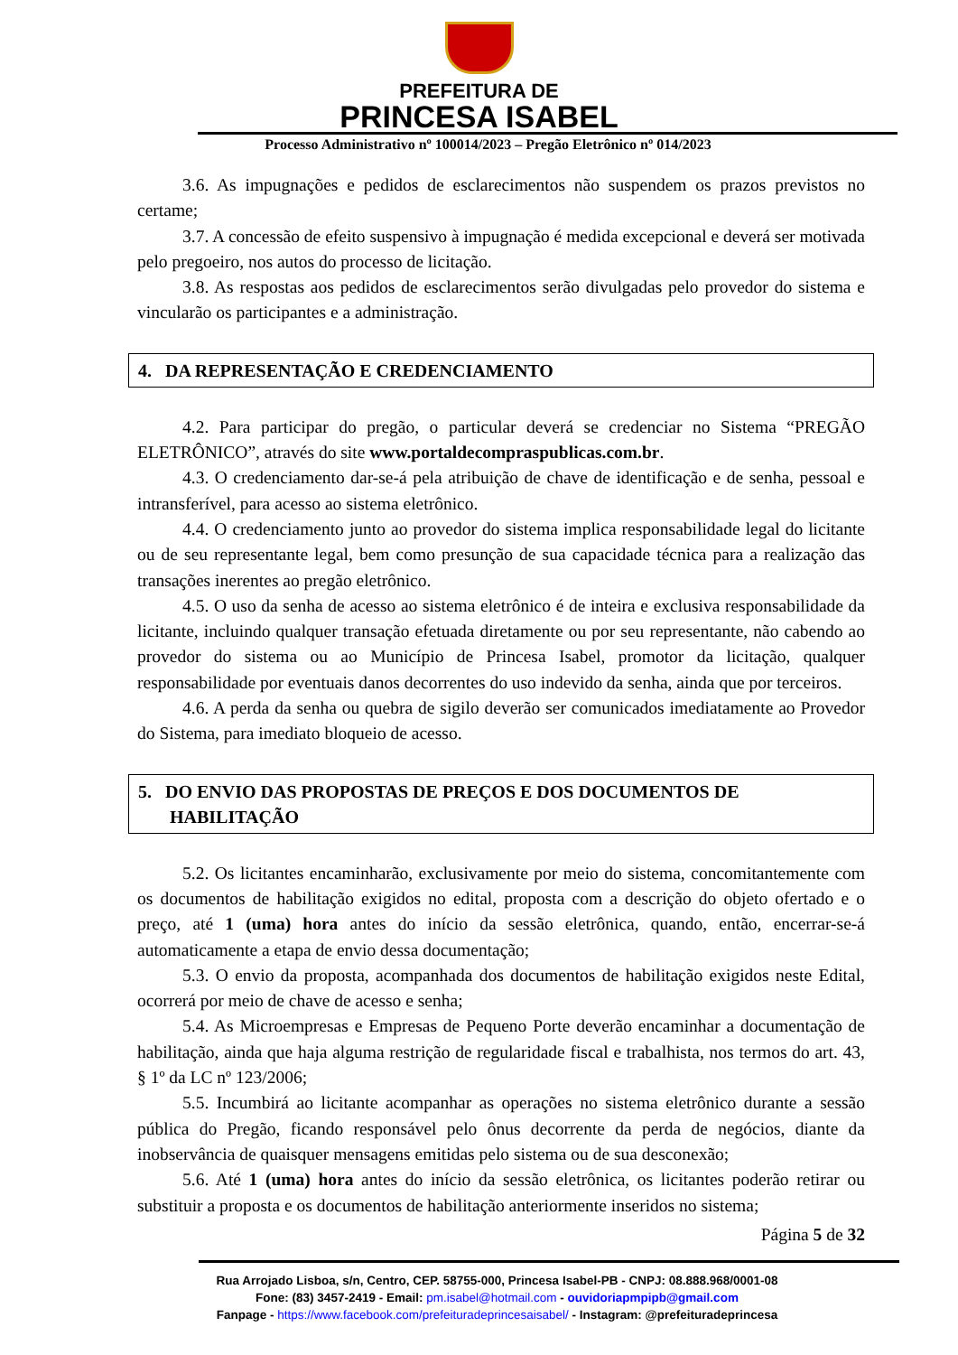PREFEITURA DE
PRINCESA ISABEL
Processo Administrativo nº 100014/2023 – Pregão Eletrônico nº 014/2023
3.6. As impugnações e pedidos de esclarecimentos não suspendem os prazos previstos no certame;
3.7. A concessão de efeito suspensivo à impugnação é medida excepcional e deverá ser motivada pelo pregoeiro, nos autos do processo de licitação.
3.8. As respostas aos pedidos de esclarecimentos serão divulgadas pelo provedor do sistema e vincularão os participantes e a administração.
4. DA REPRESENTAÇÃO E CREDENCIAMENTO
4.2. Para participar do pregão, o particular deverá se credenciar no Sistema “PREGÃO ELETRÔNICO”, através do site www.portaldecompraspublicas.com.br.
4.3. O credenciamento dar-se-á pela atribuição de chave de identificação e de senha, pessoal e intransferível, para acesso ao sistema eletrônico.
4.4. O credenciamento junto ao provedor do sistema implica responsabilidade legal do licitante ou de seu representante legal, bem como presunção de sua capacidade técnica para a realização das transações inerentes ao pregão eletrônico.
4.5. O uso da senha de acesso ao sistema eletrônico é de inteira e exclusiva responsabilidade da licitante, incluindo qualquer transação efetuada diretamente ou por seu representante, não cabendo ao provedor do sistema ou ao Município de Princesa Isabel, promotor da licitação, qualquer responsabilidade por eventuais danos decorrentes do uso indevido da senha, ainda que por terceiros.
4.6. A perda da senha ou quebra de sigilo deverão ser comunicados imediatamente ao Provedor do Sistema, para imediato bloqueio de acesso.
5. DO ENVIO DAS PROPOSTAS DE PREÇOS E DOS DOCUMENTOS DE
HABILITAÇÃO
5.2. Os licitantes encaminharão, exclusivamente por meio do sistema, concomitantemente com os documentos de habilitação exigidos no edital, proposta com a descrição do objeto ofertado e o preço, até 1 (uma) hora antes do início da sessão eletrônica, quando, então, encerrar-se-á automaticamente a etapa de envio dessa documentação;
5.3. O envio da proposta, acompanhada dos documentos de habilitação exigidos neste Edital, ocorrerá por meio de chave de acesso e senha;
5.4. As Microempresas e Empresas de Pequeno Porte deverão encaminhar a documentação de habilitação, ainda que haja alguma restrição de regularidade fiscal e trabalhista, nos termos do art. 43, § 1º da LC nº 123/2006;
5.5. Incumbirá ao licitante acompanhar as operações no sistema eletrônico durante a sessão pública do Pregão, ficando responsável pelo ônus decorrente da perda de negócios, diante da inobservância de quaisquer mensagens emitidas pelo sistema ou de sua desconexão;
5.6. Até 1 (uma) hora antes do início da sessão eletrônica, os licitantes poderão retirar ou substituir a proposta e os documentos de habilitação anteriormente inseridos no sistema;
Página 5 de 32
Rua Arrojado Lisboa, s/n, Centro, CEP. 58755-000, Princesa Isabel-PB - CNPJ: 08.888.968/0001-08
Fone: (83) 3457-2419 - Email: pm.isabel@hotmail.com - ouvidoriapmpipb@gmail.com
Fanpage - https://www.facebook.com/prefeituradeprincesaisabel/ - Instagram: @prefeituradeprincesa